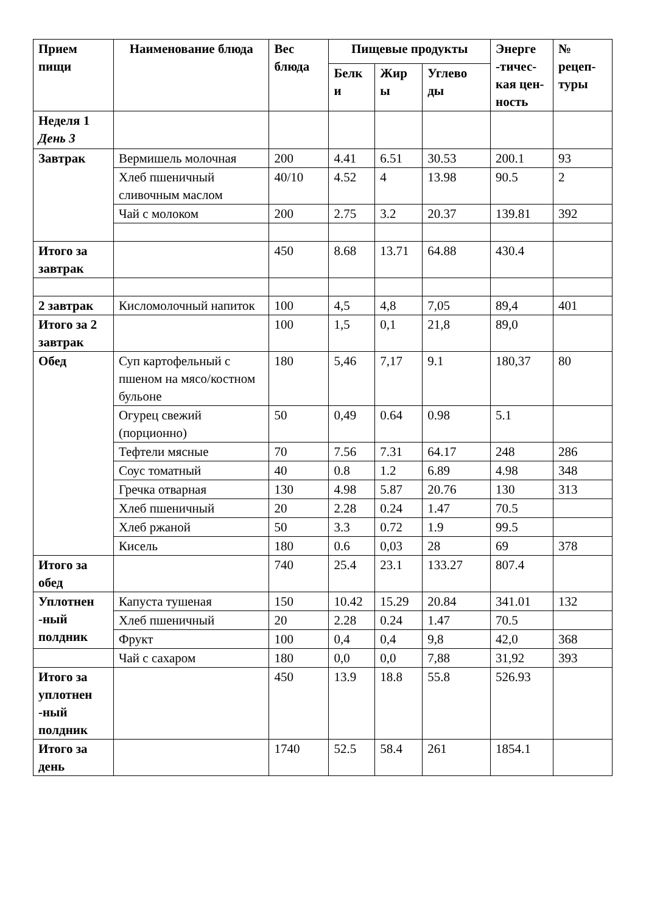| Прием пищи | Наименование блюда | Вес блюда | Пищевые продукты | | | Энерге -тичес-кая цен-ность | № рецеп-туры |
| --- | --- | --- | --- | --- | --- | --- | --- |
| | | | Белк и | Жир ы | Углево ды | | |
| Неделя 1 День 3 | | | | | | | |
| Завтрак | Вермишель молочная | 200 | 4.41 | 6.51 | 30.53 | 200.1 | 93 |
| | Хлеб пшеничный сливочным маслом | 40/10 | 4.52 | 4 | 13.98 | 90.5 | 2 |
| | Чай с молоком | 200 | 2.75 | 3.2 | 20.37 | 139.81 | 392 |
| Итого за завтрак | | 450 | 8.68 | 13.71 | 64.88 | 430.4 | |
| 2 завтрак | Кисломолочный напиток | 100 | 4,5 | 4,8 | 7,05 | 89,4 | 401 |
| Итого за 2 завтрак | | 100 | 1,5 | 0,1 | 21,8 | 89,0 | |
| Обед | Суп картофельный с пшеном на мясо/костном бульоне | 180 | 5,46 | 7,17 | 9.1 | 180,37 | 80 |
| | Огурец свежий (порционно) | 50 | 0,49 | 0.64 | 0.98 | 5.1 | |
| | Тефтели мясные | 70 | 7.56 | 7.31 | 64.17 | 248 | 286 |
| | Соус томатный | 40 | 0.8 | 1.2 | 6.89 | 4.98 | 348 |
| | Гречка отварная | 130 | 4.98 | 5.87 | 20.76 | 130 | 313 |
| | Хлеб пшеничный | 20 | 2.28 | 0.24 | 1.47 | 70.5 | |
| | Хлеб ржаной | 50 | 3.3 | 0.72 | 1.9 | 99.5 | |
| | Кисель | 180 | 0.6 | 0,03 | 28 | 69 | 378 |
| Итого за обед | | 740 | 25.4 | 23.1 | 133.27 | 807.4 | |
| Уплотнен -ный полдник | Капуста тушеная | 150 | 10.42 | 15.29 | 20.84 | 341.01 | 132 |
| | Хлеб пшеничный | 20 | 2.28 | 0.24 | 1.47 | 70.5 | |
| | Фрукт | 100 | 0,4 | 0,4 | 9,8 | 42,0 | 368 |
| | Чай с сахаром | 180 | 0,0 | 0,0 | 7,88 | 31,92 | 393 |
| Итого за уплотнен -ный полдник | | 450 | 13.9 | 18.8 | 55.8 | 526.93 | |
| Итого за день | | 1740 | 52.5 | 58.4 | 261 | 1854.1 | |